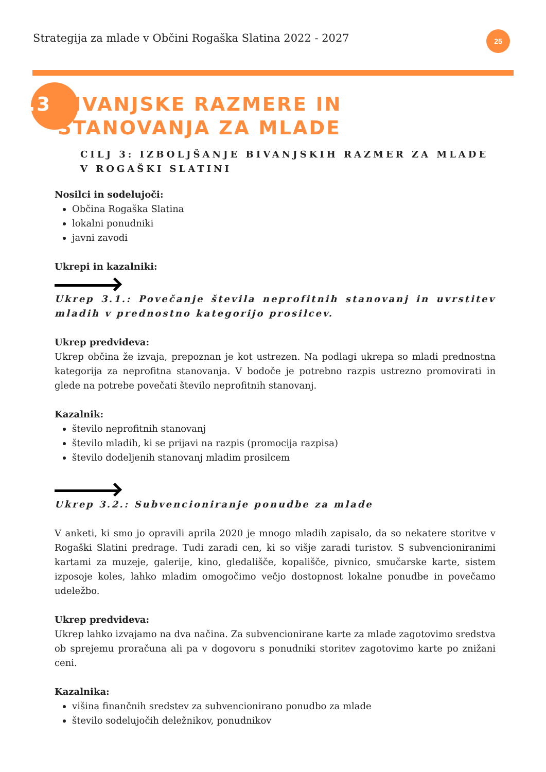Strategija za mlade v Občini Rogaška Slatina 2022 - 2027
25
7.3 BIVANJSKE RAZMERE IN
STANOVANJA ZA MLADE
CILJ 3: IZBOLJŠANJE BIVANJSKIH RAZMER ZA MLADE V ROGAŠKI SLATINI
Nosilci in sodelujoči:
Občina Rogaška Slatina
lokalni ponudniki
javni zavodi
Ukrepi in kazalniki:
Ukrep 3.1.: Povečanje števila neprofitnih stanovanj in uvrstitev mladih v prednostno kategorijo prosilcev.
Ukrep predvideva:
Ukrep občina že izvaja, prepoznan je kot ustrezen. Na podlagi ukrepa so mladi prednostna kategorija za neprofitna stanovanja. V bodoče je potrebno razpis ustrezno promovirati in glede na potrebe povečati število neprofitnih stanovanj.
Kazalnik:
število neprofitnih stanovanj
število mladih, ki se prijavi na razpis (promocija razpisa)
število dodeljenih stanovanj mladim prosilcem
Ukrep 3.2.: Subvencioniranje ponudbe za mlade
V anketi, ki smo jo opravili aprila 2020 je mnogo mladih zapisalo, da so nekatere storitve v Rogaški Slatini predrage. Tudi zaradi cen, ki so višje zaradi turistov. S subvencioniranimi kartami za muzeje, galerije, kino, gledališče, kopališče, pivnico, smučarske karte, sistem izposoje koles, lahko mladim omogočimo večjo dostopnost lokalne ponudbe in povečamo udeležbo.
Ukrep predvideva:
Ukrep lahko izvajamo na dva načina. Za subvencionirane karte za mlade zagotovimo sredstva ob sprejemu proračuna ali pa v dogovoru s ponudniki storitev zagotovimo karte po znižani ceni.
Kazalnika:
višina finančnih sredstev za subvencionirano ponudbo za mlade
število sodelujočih deležnikov, ponudnikov